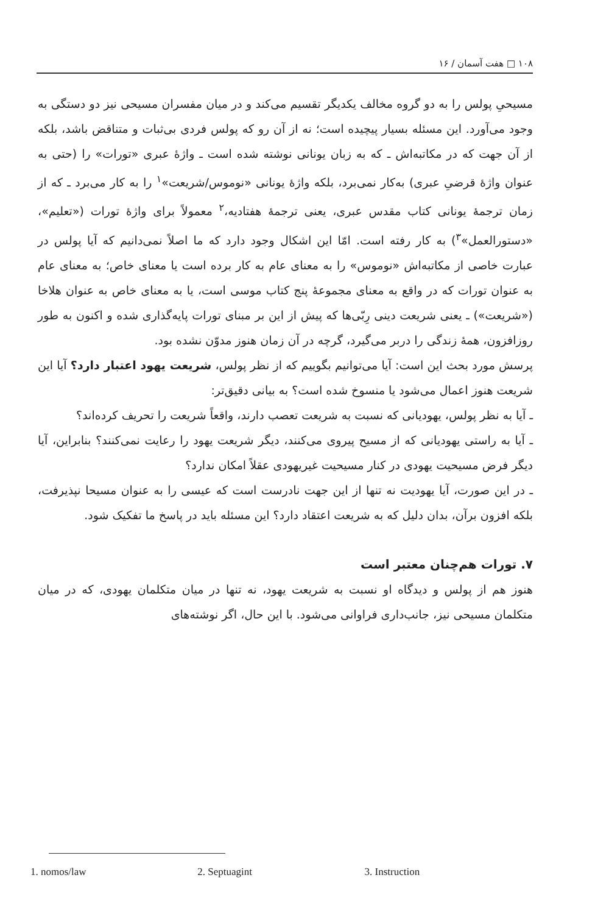۱۰۸ □ هفت آسمان / ۱۶
مسیحیِ پولس را به دو گروه مخالف یکدیگر تقسیم می‌کند و در میان مفسران مسیحی نیز دو دستگی به وجود می‌آورد. این مسئله بسیار پیچیده است؛ نه از آن رو که پولس فردی بی‌ثبات و متناقض باشد، بلکه از آن جهت که در مکاتبه‌اش ـ که به زبان یونانی نوشته شده است ـ واژهٔ عبری «تورات» را (حتی به عنوان واژهٔ قرضیِ عبری) به‌کار نمی‌برد، بلکه واژهٔ یونانی «نوموس/شریعت»<sup>۱</sup> را به کار می‌برد ـ که از زمان ترجمهٔ یونانی کتاب مقدس عبری، یعنی ترجمهٔ هفتادیه،<sup>۲</sup> معمولاً برای واژهٔ تورات («تعلیم»، «دستورالعمل»<sup>۳</sup>) به کار رفته است. امّا این اشکال وجود دارد که ما اصلاً نمی‌دانیم که آیا پولس در عبارت خاصی از مکاتبه‌اش «نوموس» را به معنای عام به کار برده است یا معنای خاص؛ به معنای عام به عنوان تورات که در واقع به معنای مجموعهٔ پنج کتاب موسی است، یا به معنای خاص به عنوان هلاخا («شریعت») ـ یعنی شریعت دینی رِبّی‌ها که پیش از این بر مبنای تورات پایه‌گذاری شده و اکنون به طور روزافزون، همهٔ زندگی را دربر می‌گیرد، گرچه در آن زمان هنوز مدوّن نشده بود.
پرسش مورد بحث این است: آیا می‌توانیم بگوییم که از نظر پولس، شریعت یهود اعتبار دارد؟ آیا این شریعت هنوز اعمال می‌شود یا منسوخ شده است؟ به بیانی دقیق‌تر:
ـ آیا به نظر پولس، یهودیانی که نسبت به شریعت تعصب دارند، واقعاً شریعت را تحریف کرده‌اند؟
ـ آیا به راستی یهودیانی که از مسیح پیروی می‌کنند، دیگر شریعت یهود را رعایت نمی‌کنند؟ بنابراین، آیا دیگر فرض مسیحیت یهودی در کنار مسیحیت غیریهودی عقلاً امکان ندارد؟
ـ در این صورت، آیا یهودیت نه تنها از این جهت نادرست است که عیسی را به عنوان مسیحا نپذیرفت، بلکه افزون برآن، بدان دلیل که به شریعت اعتقاد دارد؟ این مسئله باید در پاسخ ما تفکیک شود.
۷. تورات هم‌چنان معتبر است
هنوز هم از پولس و دیدگاه او نسبت به شریعت یهود، نه تنها در میان متکلمان یهودی، که در میان متکلمان مسیحی نیز، جانب‌داری فراوانی می‌شود. با این حال، اگر نوشته‌های
1. nomos/law 2. Septuagint 3. Instruction